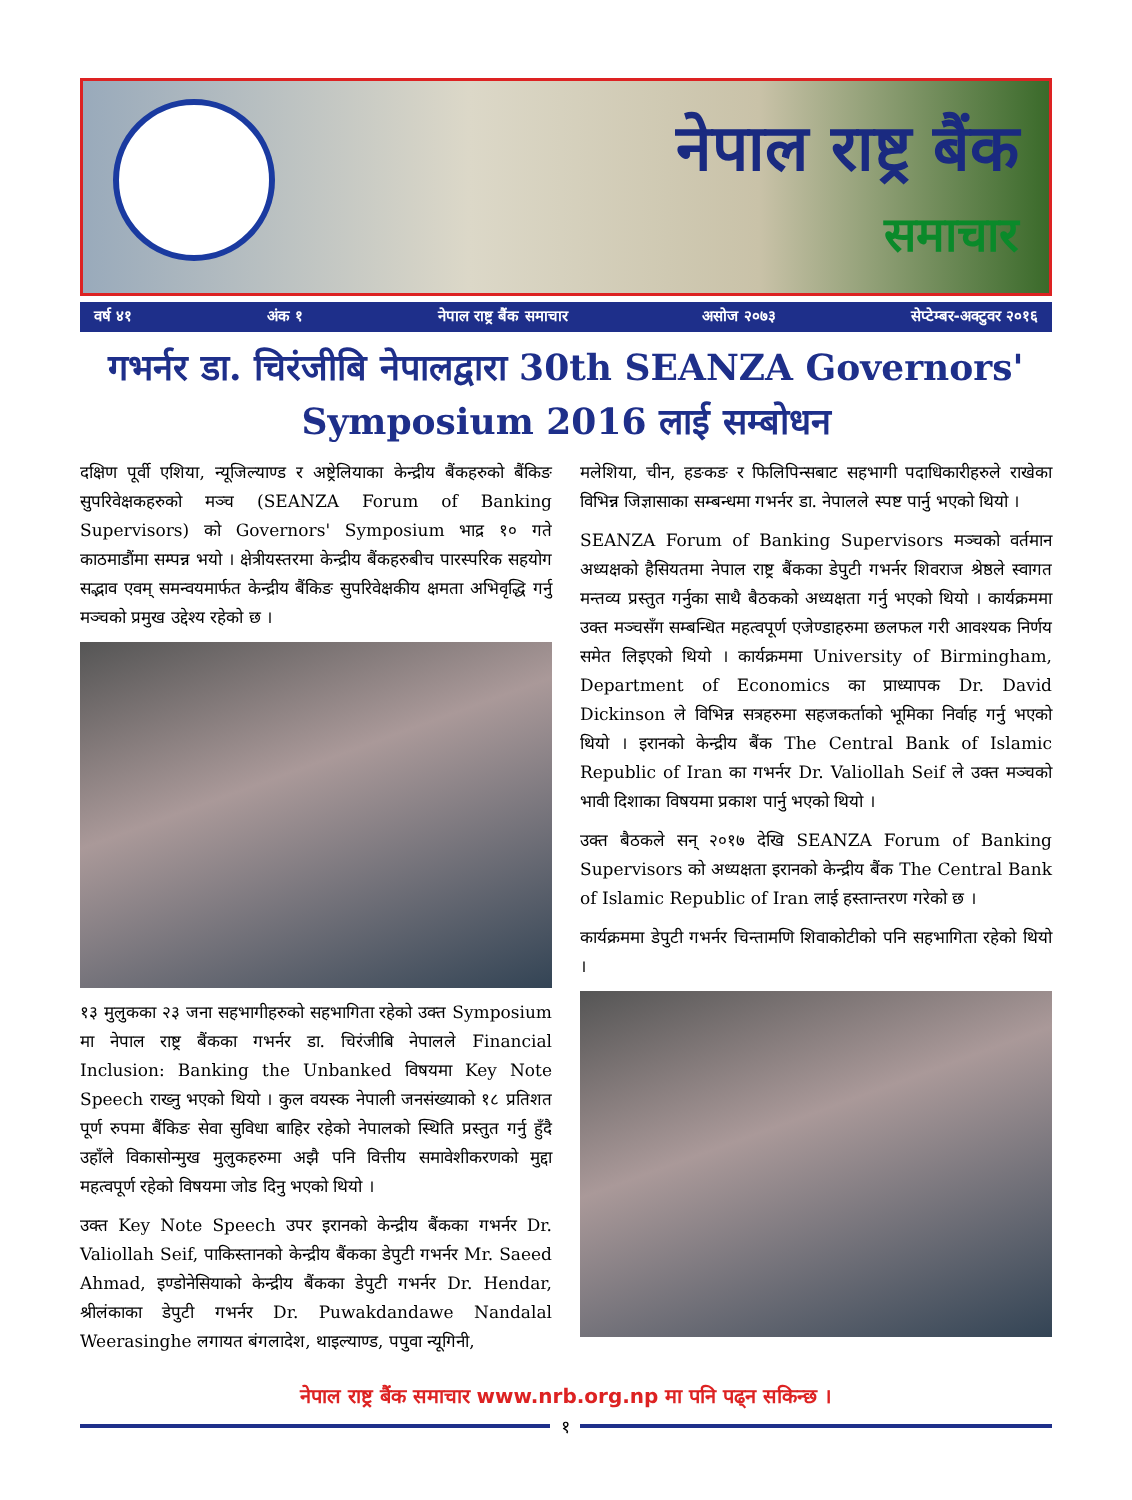नेपाल राष्ट्र बैंक
समाचार
वर्ष ४१ अंक १ नेपाल राष्ट्र बैंक समाचार असोज २०७३ सेप्टेम्बर-अक्टुवर २०१६
गभर्नर डा. चिरंजीबि नेपालद्वारा 30th SEANZA Governors' Symposium 2016 लाई सम्बोधन
दक्षिण पूर्वी एशिया, न्यूजिल्याण्ड र अष्ट्रेलियाका केन्द्रीय बैंकहरुको बैंकिङ सुपरिवेक्षकहरुको मञ्च (SEANZA Forum of Banking Supervisors) को Governors' Symposium भाद्र १० गते काठमाडौंमा सम्पन्न भयो । क्षेत्रीयस्तरमा केन्द्रीय बैंकहरुबीच पारस्परिक सहयोग सद्भाव एवम् समन्वयमार्फत केन्द्रीय बैंकिङ सुपरिवेक्षकीय क्षमता अभिवृद्धि गर्नु मञ्चको प्रमुख उद्देश्य रहेको छ ।
१३ मुलुकका २३ जना सहभागीहरुको सहभागिता रहेको उक्त Symposium मा नेपाल राष्ट्र बैंकका गभर्नर डा. चिरंजीबि नेपालले Financial Inclusion: Banking the Unbanked विषयमा Key Note Speech राख्नु भएको थियो । कुल वयस्क नेपाली जनसंख्याको १८ प्रतिशत पूर्ण रुपमा बैंकिङ सेवा सुविधा बाहिर रहेको नेपालको स्थिति प्रस्तुत गर्नु हुँदै उहाँले विकासोन्मुख मुलुकहरुमा अझै पनि वित्तीय समावेशीकरणको मुद्दा महत्वपूर्ण रहेको विषयमा जोड दिनु भएको थियो ।
उक्त Key Note Speech उपर इरानको केन्द्रीय बैंकका गभर्नर Dr. Valiollah Seif, पाकिस्तानको केन्द्रीय बैंकका डेपुटी गभर्नर Mr. Saeed Ahmad, इण्डोनेसियाको केन्द्रीय बैंकका डेपुटी गभर्नर Dr. Hendar, श्रीलंकाका डेपुटी गभर्नर Dr. Puwakdandawe Nandalal Weerasinghe लगायत बंगलादेश, थाइल्याण्ड, पपुवा न्यूगिनी,
मलेशिया, चीन, हङकङ र फिलिपिन्सबाट सहभागी पदाधिकारीहरुले राखेका विभिन्न जिज्ञासाका सम्बन्धमा गभर्नर डा. नेपालले स्पष्ट पार्नु भएको थियो ।
SEANZA Forum of Banking Supervisors मञ्चको वर्तमान अध्यक्षको हैसियतमा नेपाल राष्ट्र बैंकका डेपुटी गभर्नर शिवराज श्रेष्ठले स्वागत मन्तव्य प्रस्तुत गर्नुका साथै बैठकको अध्यक्षता गर्नु भएको थियो । कार्यक्रममा उक्त मञ्चसँग सम्बन्धित महत्वपूर्ण एजेण्डाहरुमा छलफल गरी आवश्यक निर्णय समेत लिइएको थियो । कार्यक्रममा University of Birmingham, Department of Economics का प्राध्यापक Dr. David Dickinson ले विभिन्न सत्रहरुमा सहजकर्ताको भूमिका निर्वाह गर्नु भएको थियो । इरानको केन्द्रीय बैंक The Central Bank of Islamic Republic of Iran का गभर्नर Dr. Valiollah Seif ले उक्त मञ्चको भावी दिशाका विषयमा प्रकाश पार्नु भएको थियो ।
उक्त बैठकले सन् २०१७ देखि SEANZA Forum of Banking Supervisors को अध्यक्षता इरानको केन्द्रीय बैंक The Central Bank of Islamic Republic of Iran लाई हस्तान्तरण गरेको छ ।
कार्यक्रममा डेपुटी गभर्नर चिन्तामणि शिवाकोटीको पनि सहभागिता रहेको थियो ।
नेपाल राष्ट्र बैंक समाचार www.nrb.org.np मा पनि पढ्न सकिन्छ ।
१